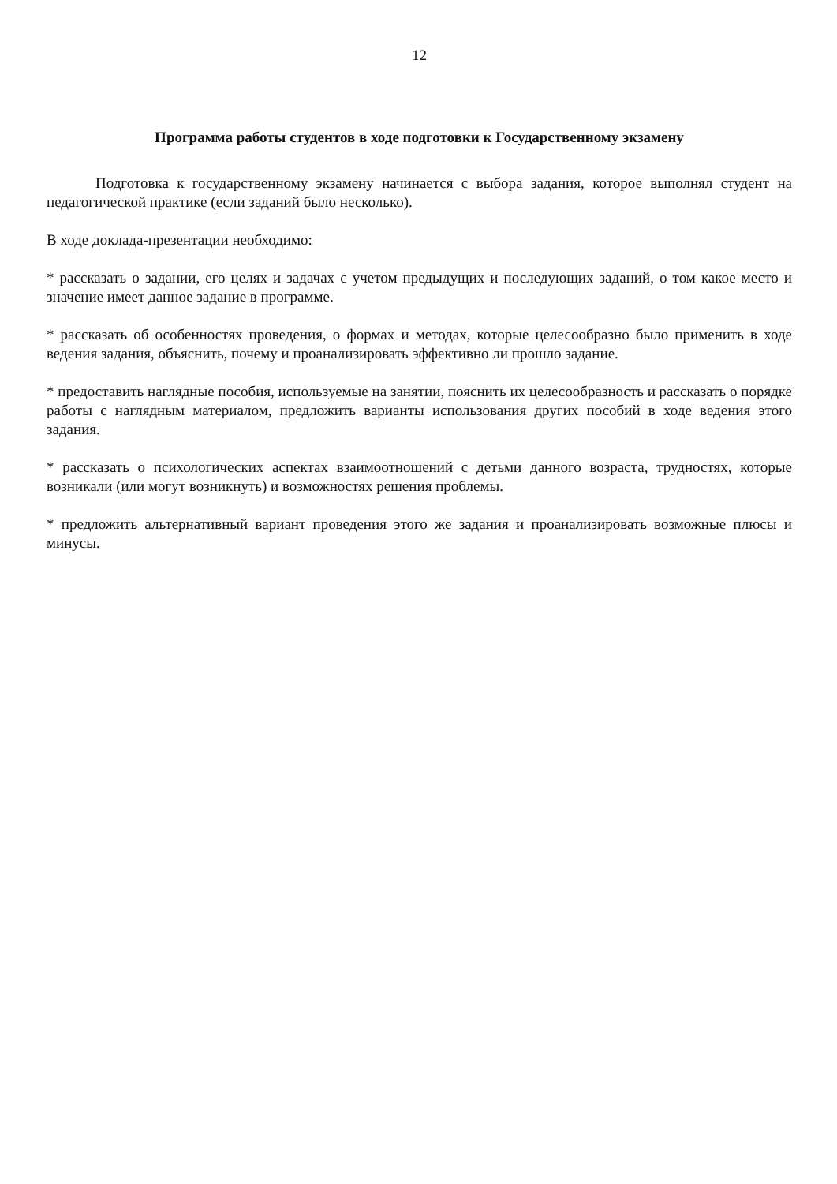12
Программа работы студентов в ходе подготовки к Государственному экзамену
Подготовка к государственному экзамену начинается с выбора задания, которое выполнял студент на педагогической практике (если заданий было несколько).
В ходе доклада-презентации необходимо:
* рассказать о задании, его целях и задачах с учетом предыдущих и последующих заданий, о том какое место и значение имеет данное задание в программе.
* рассказать об особенностях проведения, о формах и методах, которые целесообразно было применить в ходе ведения задания, объяснить, почему и проанализировать эффективно ли прошло задание.
* предоставить наглядные пособия, используемые на занятии, пояснить их целесообразность и рассказать о порядке работы с наглядным материалом, предложить варианты использования других пособий в ходе ведения этого задания.
* рассказать о психологических аспектах взаимоотношений с детьми данного возраста, трудностях, которые возникали (или могут возникнуть) и возможностях решения проблемы.
* предложить альтернативный вариант проведения этого же задания и проанализировать возможные плюсы и минусы.